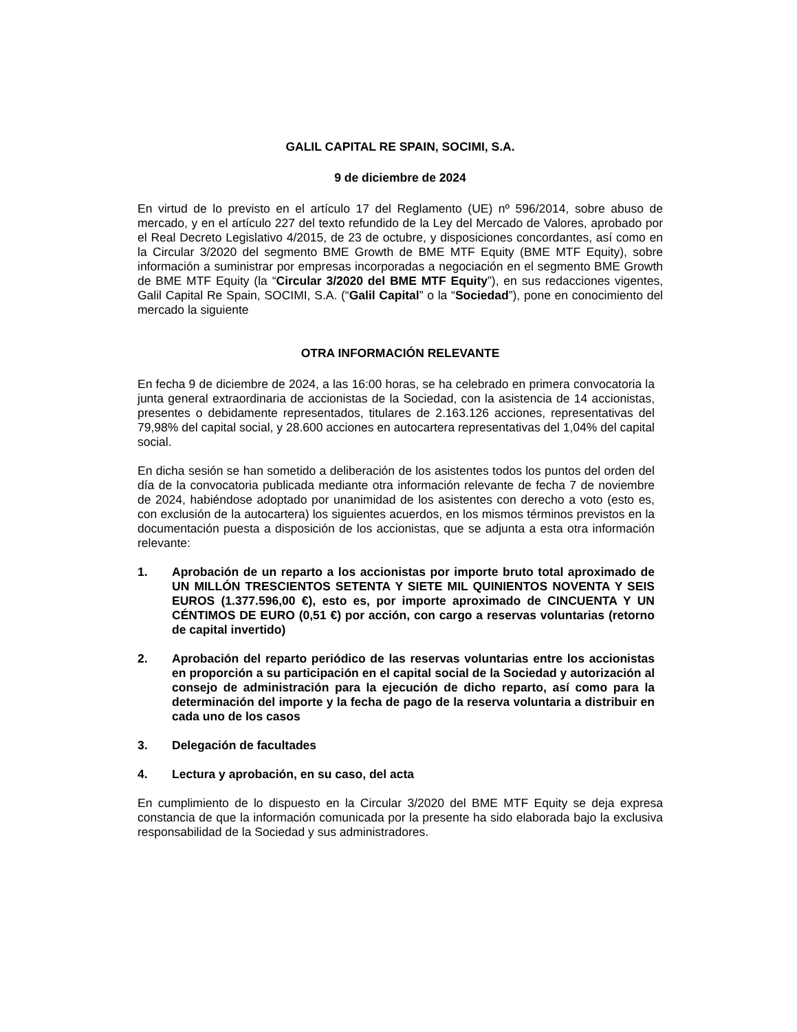GALIL CAPITAL RE SPAIN, SOCIMI, S.A.
9 de diciembre de 2024
En virtud de lo previsto en el artículo 17 del Reglamento (UE) nº 596/2014, sobre abuso de mercado, y en el artículo 227 del texto refundido de la Ley del Mercado de Valores, aprobado por el Real Decreto Legislativo 4/2015, de 23 de octubre, y disposiciones concordantes, así como en la Circular 3/2020 del segmento BME Growth de BME MTF Equity (BME MTF Equity), sobre información a suministrar por empresas incorporadas a negociación en el segmento BME Growth de BME MTF Equity (la “Circular 3/2020 del BME MTF Equity”), en sus redacciones vigentes, Galil Capital Re Spain, SOCIMI, S.A. (“Galil Capital” o la “Sociedad”), pone en conocimiento del mercado la siguiente
OTRA INFORMACIÓN RELEVANTE
En fecha 9 de diciembre de 2024, a las 16:00 horas, se ha celebrado en primera convocatoria la junta general extraordinaria de accionistas de la Sociedad, con la asistencia de 14 accionistas, presentes o debidamente representados, titulares de 2.163.126 acciones, representativas del 79,98% del capital social, y 28.600 acciones en autocartera representativas del 1,04% del capital social.
En dicha sesión se han sometido a deliberación de los asistentes todos los puntos del orden del día de la convocatoria publicada mediante otra información relevante de fecha 7 de noviembre de 2024, habiéndose adoptado por unanimidad de los asistentes con derecho a voto (esto es, con exclusión de la autocartera) los siguientes acuerdos, en los mismos términos previstos en la documentación puesta a disposición de los accionistas, que se adjunta a esta otra información relevante:
1. Aprobación de un reparto a los accionistas por importe bruto total aproximado de UN MILLÓN TRESCIENTOS SETENTA Y SIETE MIL QUINIENTOS NOVENTA Y SEIS EUROS (1.377.596,00 €), esto es, por importe aproximado de CINCUENTA Y UN CÉNTIMOS DE EURO (0,51 €) por acción, con cargo a reservas voluntarias (retorno de capital invertido)
2. Aprobación del reparto periódico de las reservas voluntarias entre los accionistas en proporción a su participación en el capital social de la Sociedad y autorización al consejo de administración para la ejecución de dicho reparto, así como para la determinación del importe y la fecha de pago de la reserva voluntaria a distribuir en cada uno de los casos
3. Delegación de facultades
4. Lectura y aprobación, en su caso, del acta
En cumplimiento de lo dispuesto en la Circular 3/2020 del BME MTF Equity se deja expresa constancia de que la información comunicada por la presente ha sido elaborada bajo la exclusiva responsabilidad de la Sociedad y sus administradores.